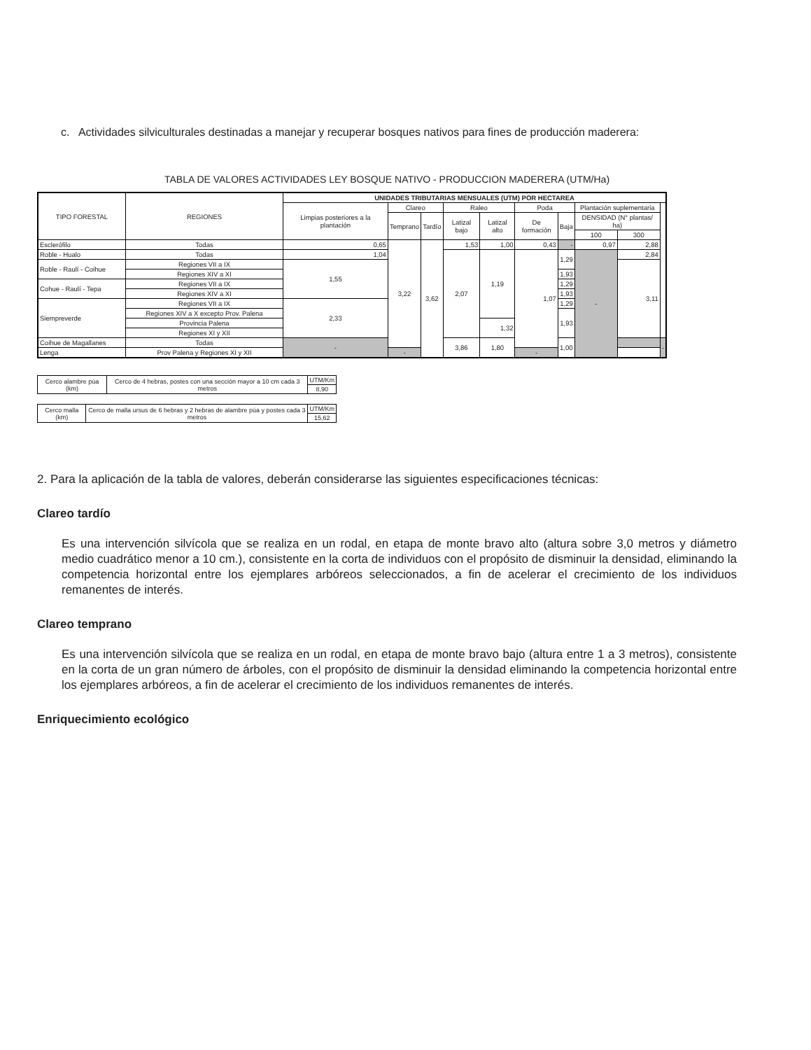c. Actividades silviculturales destinadas a manejar y recuperar bosques nativos para fines de producción maderera:
TABLA DE VALORES ACTIVIDADES LEY BOSQUE NATIVO - PRODUCCION MADERERA (UTM/Ha)
| TIPO FORESTAL | REGIONES | UNIDADES TRIBUTARIAS MENSUALES (UTM) POR HECTAREA | | | | | | | | | |
| --- | --- | --- | --- | --- | --- | --- | --- | --- | --- | --- | --- |
| | | Limpias posteriores a la plantación | Clareo | | Raleo | | Poda | | Plantación suplementaria | | |
| | | | Temprano | Tardío | Latizal bajo | Latizal alto | De formación | Baja | DENSIDAD (N° plantas/ ha) | | |
| | | | | | | | | | 100 | 300 | |
| Esclerófilo | Todas | 0,65 | 3,22 | 3,62 | 1,53 | 1,00 | 0,43 | - | 0,97 | 2,88 | |
| Roble - Hualo | Todas | 1,04 | | | 2,07 | 1,19 | 1,07 | 1,29 | - | 2,84 | |
| Roble - Raulí - Coihue | Regiones VII a IX | 1,55 | | | | | | | | 3,11 | |
| | Regiones XIV a XI | | | | | | | 1,93 | | | |
| Cohue - Raulí - Tepa | Regiones VII a IX | | | | | | | 1,29 | | | |
| | Regiones XIV a XI | | | | | | | 1,93 | | | |
| Siempreverde | Regiones VII a IX | 2,33 | | | | | | 1,29 | | | |
| | Regiones XIV a X excepto Prov. Palena | | | | | | | 1,93 | | | |
| | Provincia Palena | | | | | 1,32 | | | | | |
| | Regiones XI y XII | | | | | | | | | | |
| Coihue de Magallanes | Todas | - | | | 3,86 | 1,80 | | 1,00 | | | - |
| Lenga | Prov Palena y Regiones XI y XII | | - | | | | - | | | | |
| Cerco alambre púa (km) | Cerco de 4 hebras, postes con una sección mayor a 10 cm cada 3 metros | UTM/Km |
| | | 8,90 |
| Cerco malla (km) | Cerco de malla ursus de 6 hebras y 2 hebras de alambre púa y postes cada 3 metros | UTM/Km |
| | | 15,62 |
2. Para la aplicación de la tabla de valores, deberán considerarse las siguientes especificaciones técnicas:
Clareo tardío
Es una intervención silvícola que se realiza en un rodal, en etapa de monte bravo alto (altura sobre 3,0 metros y diámetro medio cuadrático menor a 10 cm.), consistente en la corta de individuos con el propósito de disminuir la densidad, eliminando la competencia horizontal entre los ejemplares arbóreos seleccionados, a fin de acelerar el crecimiento de los individuos remanentes de interés.
Clareo temprano
Es una intervención silvícola que se realiza en un rodal, en etapa de monte bravo bajo (altura entre 1 a 3 metros), consistente en la corta de un gran número de árboles, con el propósito de disminuir la densidad eliminando la competencia horizontal entre los ejemplares arbóreos, a fin de acelerar el crecimiento de los individuos remanentes de interés.
Enriquecimiento ecológico